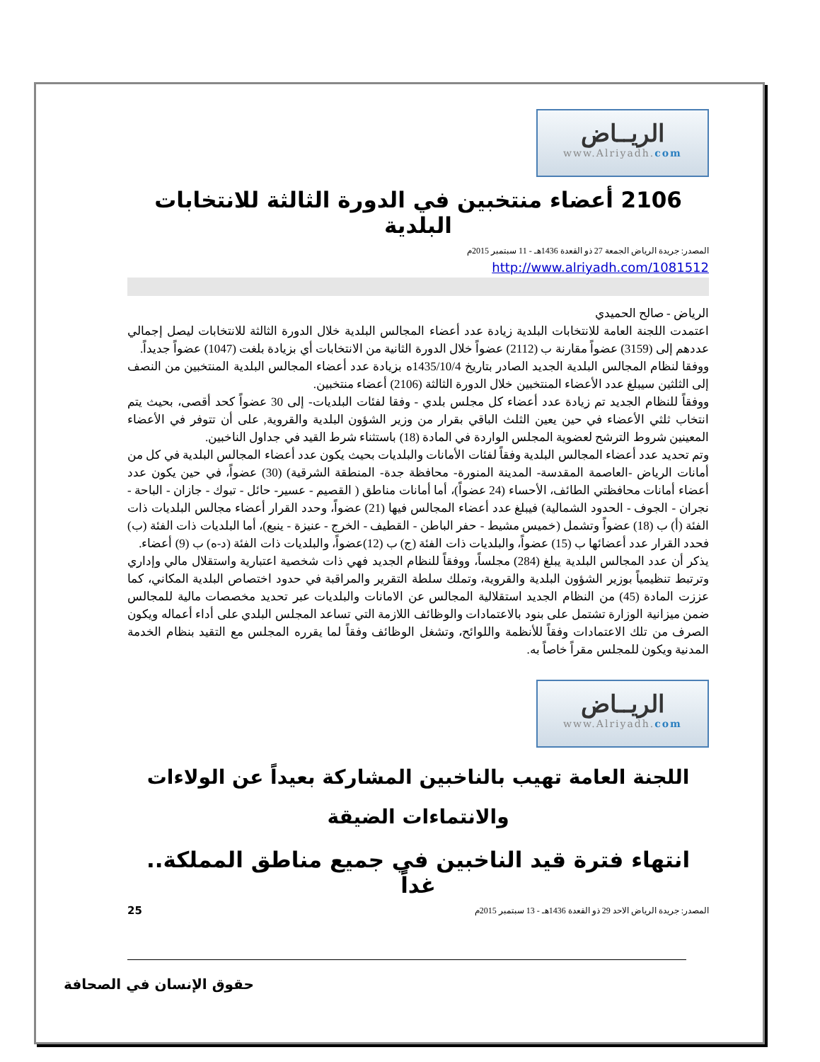الريــاض
www.Alriyadh.com
2106 أعضاء منتخبين في الدورة الثالثة للانتخابات البلدية
المصدر: جريدة الرياض الجمعة 27 ذو القعدة 1436هـ - 11 سبتمبر 2015م
http://www.alriyadh.com/1081512
الرياض - صالح الحميدي
اعتمدت اللجنة العامة للانتخابات البلدية زيادة عدد أعضاء المجالس البلدية خلال الدورة الثالثة للانتخابات ليصل إجمالي عددهم إلى (3159) عضواً مقارنة ب (2112) عضواً خلال الدورة الثانية من الانتخابات أي بزيادة بلغت (1047) عضواً جديداً.
ووفقا لنظام المجالس البلدية الجديد الصادر بتاريخ 1435/10/4ه بزيادة عدد أعضاء المجالس البلدية المنتخبين من النصف إلى الثلثين سيبلغ عدد الأعضاء المنتخبين خلال الدورة الثالثة (2106) أعضاء منتخبين.
ووفقاً للنظام الجديد تم زيادة عدد أعضاء كل مجلس بلدي - وفقا لفئات البلديات- إلى 30 عضواً كحد أقصى، بحيث يتم انتخاب ثلثي الأعضاء في حين يعين الثلث الباقي بقرار من وزير الشؤون البلدية والقروية, على أن تتوفر في الأعضاء المعينين شروط الترشح لعضوية المجلس الواردة في المادة (18) باستثناء شرط القيد في جداول الناخبين.
وتم تحديد عدد أعضاء المجالس البلدية وفقاً لفئات الأمانات والبلديات بحيث يكون عدد أعضاء المجالس البلدية في كل من أمانات الرياض -العاصمة المقدسة- المدينة المنورة- محافظة جدة- المنطقة الشرقية) (30) عضواً، في حين يكون عدد أعضاء أمانات محافظتي الطائف، الأحساء (24 عضواً)، أما أمانات مناطق ( القصيم - عسير- حائل - تبوك - جازان - الباحة - نجران - الجوف - الحدود الشمالية) فيبلغ عدد أعضاء المجالس فيها (21) عضواً، وحدد القرار أعضاء مجالس البلديات ذات الفئة (أ) ب (18) عضواً وتشمل (خميس مشيط - حفر الباطن - القطيف - الخرج - عنيزة - ينبع)، أما البلديات ذات الفئة (ب) فحدد القرار عدد أعضائها ب (15) عضواً، والبلديات ذات الفئة (ج) ب (12)عضواً، والبلديات ذات الفئة (د-ه) ب (9) أعضاء.
يذكر أن عدد المجالس البلدية يبلغ (284) مجلساً، ووفقاً للنظام الجديد فهي ذات شخصية اعتبارية واستقلال مالي وإداري وترتبط تنظيمياً بوزير الشؤون البلدية والقروية، وتملك سلطة التقرير والمراقبة في حدود اختصاص البلدية المكاني، كما عززت المادة (45) من النظام الجديد استقلالية المجالس عن الامانات والبلديات عبر تحديد مخصصات مالية للمجالس ضمن ميزانية الوزارة تشتمل على بنود بالاعتمادات والوظائف اللازمة التي تساعد المجلس البلدي على أداء أعماله ويكون الصرف من تلك الاعتمادات وفقاً للأنظمة واللوائح، وتشغل الوظائف وفقاً لما يقرره المجلس مع التقيد بنظام الخدمة المدنية ويكون للمجلس مقراً خاصاً به.
الريــاض
www.Alriyadh.com
اللجنة العامة تهيب بالناخبين المشاركة بعيداً عن الولاءات والانتماءات الضيقة
انتهاء فترة قيد الناخبين في جميع مناطق المملكة.. غداً
المصدر: جريدة الرياض الاحد 29 ذو القعدة 1436هـ - 13 سبتمبر 2015م
25
حقوق الإنسان في الصحافة